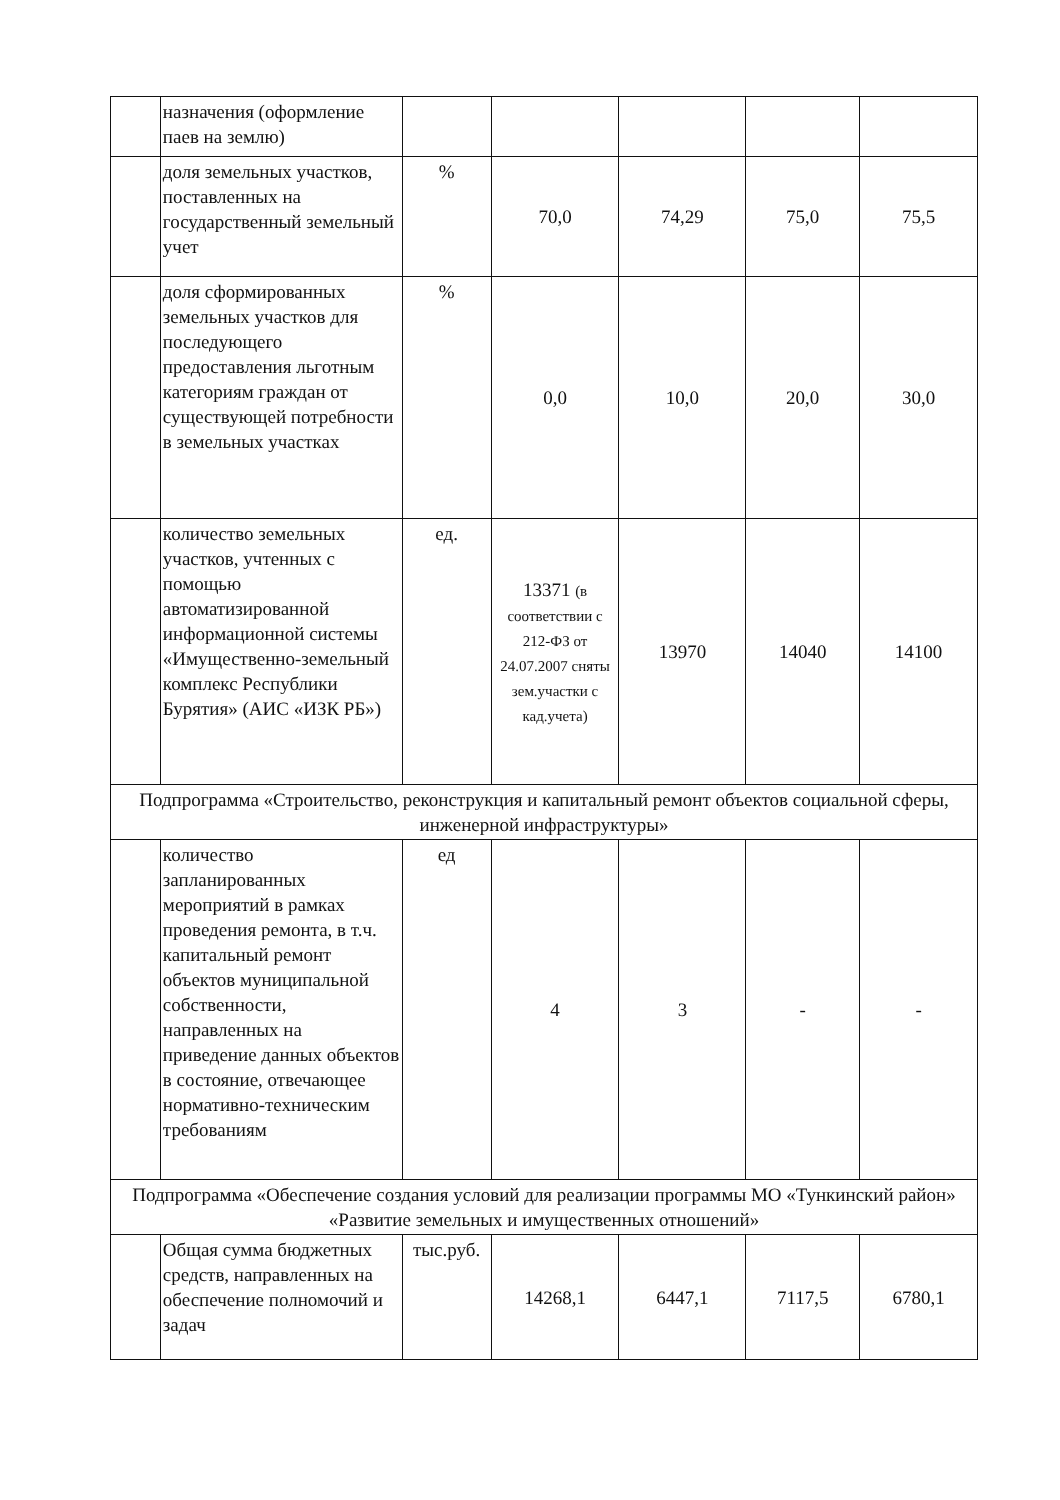| | назначения (оформление паев на землю) | | | | | |
| | доля земельных участков, поставленных на государственный земельный учет | % | 70,0 | 74,29 | 75,0 | 75,5 |
| | доля сформированных земельных участков для последующего предоставления льготным категориям граждан от существующей потребности в земельных участках | % | 0,0 | 10,0 | 20,0 | 30,0 |
| | количество земельных участков, учтенных с помощью автоматизированной информационной системы «Имущественно-земельный комплекс Республики Бурятия» (АИС «ИЗК РБ») | ед. | 13371 (в соответствии с 212-ФЗ от 24.07.2007 сняты зем.участки с кад.учета) | 13970 | 14040 | 14100 |
| Подпрограмма «Строительство, реконструкция и капитальный ремонт объектов социальной сферы, инженерной инфраструктуры» | | | | | | |
| | количество запланированных мероприятий в рамках проведения ремонта, в т.ч. капитальный ремонт объектов муниципальной собственности, направленных на приведение данных объектов в состояние, отвечающее нормативно-техническим требованиям | ед | 4 | 3 | - | - |
| Подпрограмма «Обеспечение создания условий для реализации программы МО «Тункинский район» «Развитие земельных и имущественных отношений» | | | | | | |
| | Общая сумма бюджетных средств, направленных на обеспечение полномочий и задач | тыс.руб. | 14268,1 | 6447,1 | 7117,5 | 6780,1 |